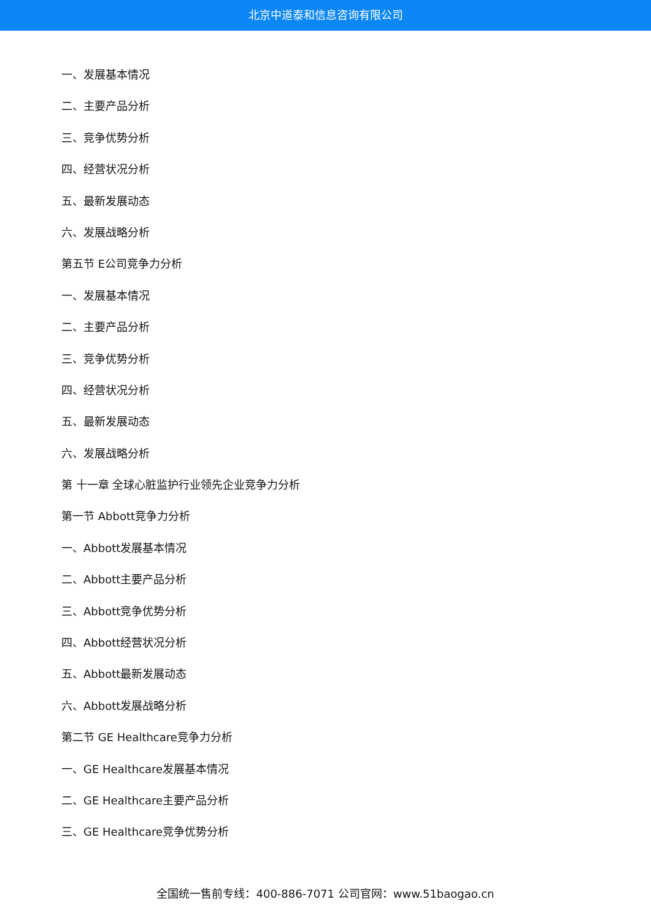北京中道泰和信息咨询有限公司
一、发展基本情况
二、主要产品分析
三、竞争优势分析
四、经营状况分析
五、最新发展动态
六、发展战略分析
第五节 E公司竞争力分析
一、发展基本情况
二、主要产品分析
三、竞争优势分析
四、经营状况分析
五、最新发展动态
六、发展战略分析
第 十一章 全球心脏监护行业领先企业竞争力分析
第一节 Abbott竞争力分析
一、Abbott发展基本情况
二、Abbott主要产品分析
三、Abbott竞争优势分析
四、Abbott经营状况分析
五、Abbott最新发展动态
六、Abbott发展战略分析
第二节 GE Healthcare竞争力分析
一、GE Healthcare发展基本情况
二、GE Healthcare主要产品分析
三、GE Healthcare竞争优势分析
全国统一售前专线：400-886-7071 公司官网：www.51baogao.cn